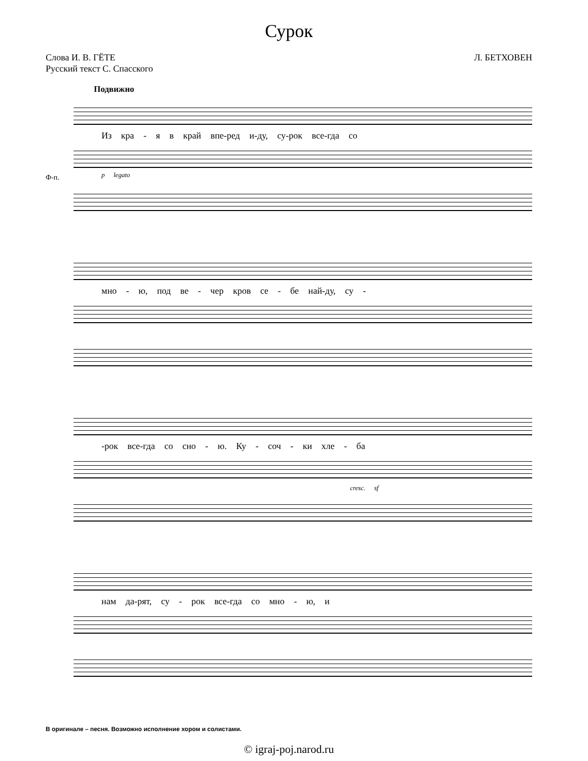Сурок
Слова И. В. ГЁТЕ
Русский текст С. Спасского
Л. БЕТХОВЕН
Подвижно
Из кра - я в край впе-ред и-ду, су-рок все-гда со
Ф-п. p legato
мно - ю, под ве - чер кров се - бе най-ду, су -
-рок все-гда со сно - ю. Ку - соч - ки хле - ба
cresc. sf
нам да-рят, су - рок все-гда со мно - ю, и
В оригинале – песня. Возможно исполнение хором и солистами.
© igraj-poj.narod.ru